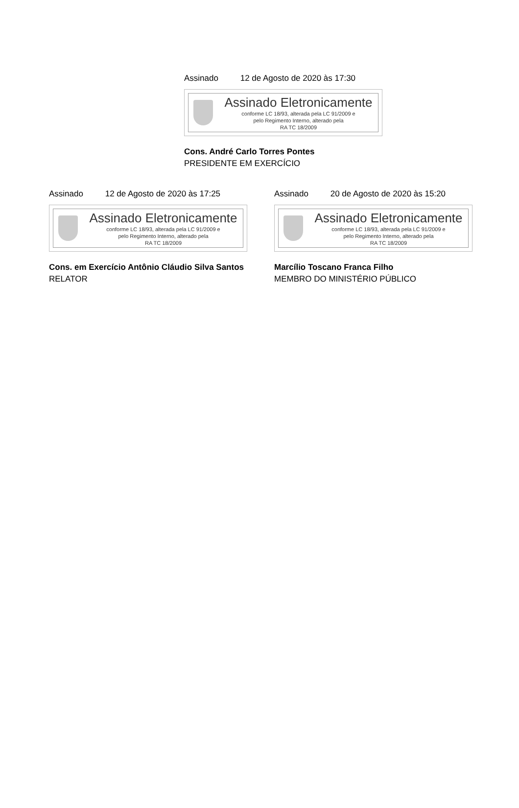Assinado 12 de Agosto de 2020 às 17:30
Assinado Eletronicamente
conforme LC 18/93, alterada pela LC 91/2009 e
pelo Regimento Interno, alterado pela
RA TC 18/2009
Cons. André Carlo Torres Pontes
PRESIDENTE EM EXERCÍCIO
Assinado 12 de Agosto de 2020 às 17:25
Assinado Eletronicamente
conforme LC 18/93, alterada pela LC 91/2009 e
pelo Regimento Interno, alterado pela
RA TC 18/2009
Cons. em Exercício Antônio Cláudio Silva Santos
RELATOR
Assinado 20 de Agosto de 2020 às 15:20
Assinado Eletronicamente
conforme LC 18/93, alterada pela LC 91/2009 e
pelo Regimento Interno, alterado pela
RA TC 18/2009
Marcílio Toscano Franca Filho
MEMBRO DO MINISTÉRIO PÚBLICO